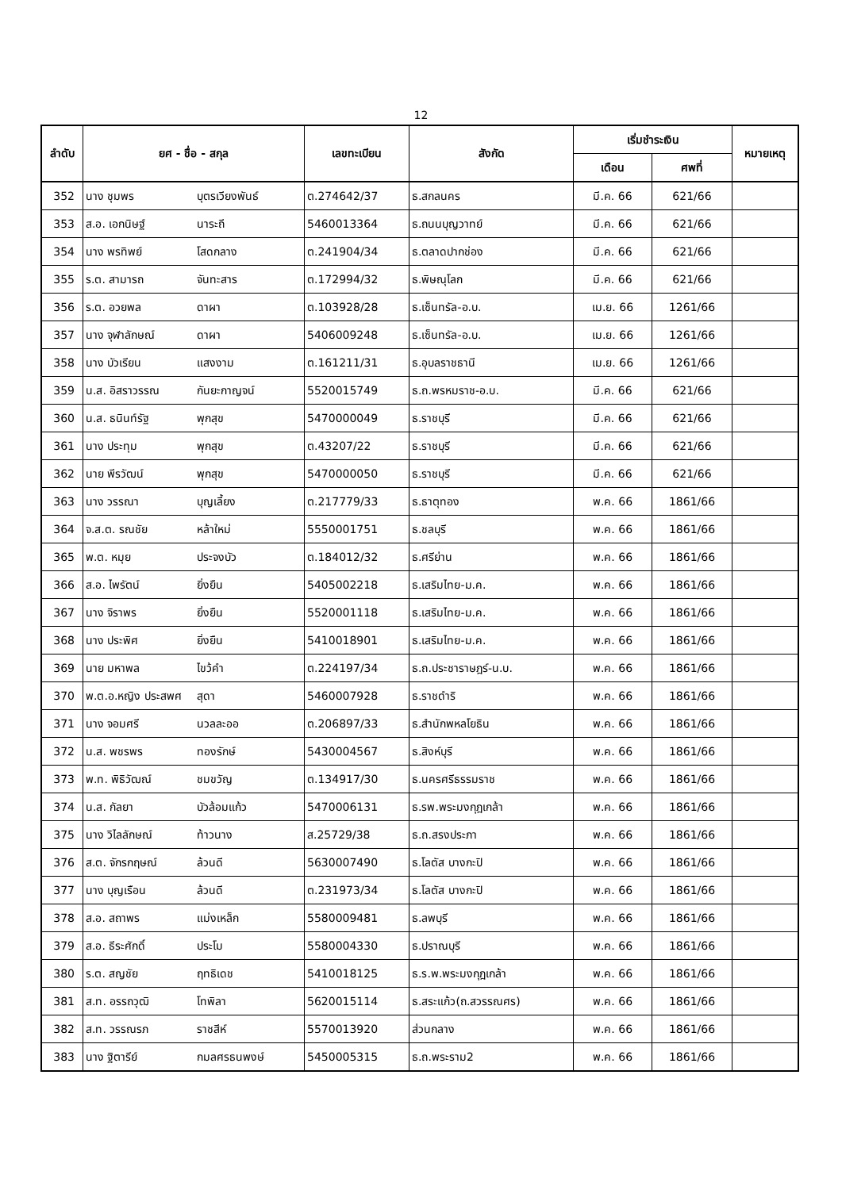12
| ลำดับ | ยศ - ชื่อ - สกุล | เลขทะเบียน | สังกัด | เริ่มชำระเงิน | | หมายเหตุ |
| --- | --- | --- | --- | --- | --- | --- |
| | | | | เดือน | ศพที่ | |
| 352 | นาง ชุมพร บุตรเวียงพันธ์ | ต.274642/37 | ธ.สกลนคร | มี.ค. 66 | 621/66 | |
| 353 | ส.อ. เอกนิษฐ์ นาระถี | 5460013364 | ธ.ถนนบุญวาทย์ | มี.ค. 66 | 621/66 | |
| 354 | นาง พรทิพย์ โสดกลาง | ต.241904/34 | ธ.ตลาดปากช่อง | มี.ค. 66 | 621/66 | |
| 355 | ร.ต. สามารถ จันทะสาร | ต.172994/32 | ธ.พิษณุโลก | มี.ค. 66 | 621/66 | |
| 356 | ร.ต. อวยพล ดาผา | ต.103928/28 | ธ.เซ็นทรัล-อ.บ. | เม.ย. 66 | 1261/66 | |
| 357 | นาง จุฬาลักษณ์ ดาผา | 5406009248 | ธ.เซ็นทรัล-อ.บ. | เม.ย. 66 | 1261/66 | |
| 358 | นาง บัวเรียน แสงงาม | ต.161211/31 | ธ.อุบลราชธานี | เม.ย. 66 | 1261/66 | |
| 359 | น.ส. อิสราวรรณ กันยะกาญจน์ | 5520015749 | ธ.ถ.พรหมราช-อ.บ. | มี.ค. 66 | 621/66 | |
| 360 | น.ส. ธนินท์รัฐ พุกสุข | 5470000049 | ธ.ราชบุรี | มี.ค. 66 | 621/66 | |
| 361 | นาง ประทุม พุกสุข | ต.43207/22 | ธ.ราชบุรี | มี.ค. 66 | 621/66 | |
| 362 | นาย พีรวัฒน์ พุกสุข | 5470000050 | ธ.ราชบุรี | มี.ค. 66 | 621/66 | |
| 363 | นาง วรรณา บุญเลี้ยง | ต.217779/33 | ธ.ธาตุทอง | พ.ค. 66 | 1861/66 | |
| 364 | จ.ส.ต. รณชัย หล้าใหม่ | 5550001751 | ธ.ชลบุรี | พ.ค. 66 | 1861/66 | |
| 365 | พ.ต. หมุย ประจงบัว | ต.184012/32 | ธ.ศรีย่าน | พ.ค. 66 | 1861/66 | |
| 366 | ส.อ. ไพรัตน์ ยิ่งยืน | 5405002218 | ธ.เสริมไทย-ม.ค. | พ.ค. 66 | 1861/66 | |
| 367 | นาง จิราพร ยิ่งยืน | 5520001118 | ธ.เสริมไทย-ม.ค. | พ.ค. 66 | 1861/66 | |
| 368 | นาง ประพิศ ยิ่งยืน | 5410018901 | ธ.เสริมไทย-ม.ค. | พ.ค. 66 | 1861/66 | |
| 369 | นาย มหาพล ไขว้คำ | ต.224197/34 | ธ.ถ.ประชาราษฎร์-น.บ. | พ.ค. 66 | 1861/66 | |
| 370 | พ.ต.อ.หญิง ประสพศ สุดา | 5460007928 | ธ.ราชดำริ | พ.ค. 66 | 1861/66 | |
| 371 | นาง จอมศรี นวลละออ | ต.206897/33 | ธ.สำนักพหลโยธิน | พ.ค. 66 | 1861/66 | |
| 372 | น.ส. พชรพร ทองรักษ์ | 5430004567 | ธ.สิงห์บุรี | พ.ค. 66 | 1861/66 | |
| 373 | พ.ท. พิธิวัฒณ์ ชมขวัญ | ต.134917/30 | ธ.นครศรีธรรมราช | พ.ค. 66 | 1861/66 | |
| 374 | น.ส. กัลยา บัวล้อมแก้ว | 5470006131 | ธ.รพ.พระมงกุฎเกล้า | พ.ค. 66 | 1861/66 | |
| 375 | นาง วิไลลักษณ์ ท้าวนาง | ส.25729/38 | ธ.ถ.สรงประภา | พ.ค. 66 | 1861/66 | |
| 376 | ส.ต. จักรกฤษณ์ ล้วนดี | 5630007490 | ธ.โลตัส บางกะปิ | พ.ค. 66 | 1861/66 | |
| 377 | นาง บุญเรือน ล้วนดี | ต.231973/34 | ธ.โลตัส บางกะปิ | พ.ค. 66 | 1861/66 | |
| 378 | ส.อ. สถาพร แม่งเหล็ก | 5580009481 | ธ.ลพบุรี | พ.ค. 66 | 1861/66 | |
| 379 | ส.อ. ธีระศักดิ์ ประโม | 5580004330 | ธ.ปราณบุรี | พ.ค. 66 | 1861/66 | |
| 380 | ร.ต. สญชัย ฤทธิเดช | 5410018125 | ธ.ร.พ.พระมงกุฎเกล้า | พ.ค. 66 | 1861/66 | |
| 381 | ส.ท. อรรถวุฒิ โทพิลา | 5620015114 | ธ.สระแก้ว(ถ.สวรรณศร) | พ.ค. 66 | 1861/66 | |
| 382 | ส.ท. วรรณรภ ราชสีห์ | 5570013920 | ส่วนกลาง | พ.ค. 66 | 1861/66 | |
| 383 | นาง ฐิตารีย์ กมลศรธนพงษ์ | 5450005315 | ธ.ถ.พระราม2 | พ.ค. 66 | 1861/66 | |